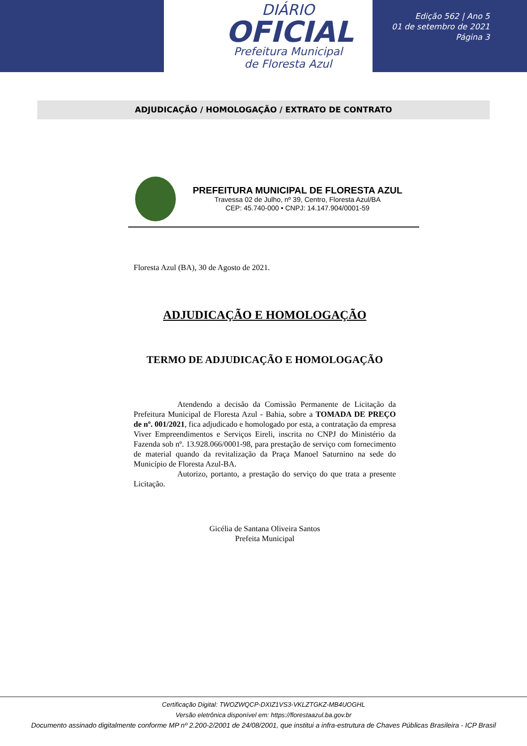DIÁRIO
OFICIAL
Prefeitura Municipal
de Floresta Azul
Edição 562 | Ano 5
01 de setembro de 2021
Página 3
ADJUDICAÇÃO / HOMOLOGAÇÃO / EXTRATO DE CONTRATO
PREFEITURA MUNICIPAL DE FLORESTA AZUL
Travessa 02 de Julho, nº 39, Centro, Floresta Azul/BA
CEP: 45.740-000 • CNPJ: 14.147.904/0001-59
Floresta Azul (BA), 30 de Agosto de 2021.
ADJUDICAÇÃO E HOMOLOGAÇÃO
TERMO DE ADJUDICAÇÃO E HOMOLOGAÇÃO
Atendendo a decisão da Comissão Permanente de Licitação da Prefeitura Municipal de Floresta Azul - Bahia, sobre a TOMADA DE PREÇO de nº. 001/2021, fica adjudicado e homologado por esta, a contratação da empresa Viver Empreendimentos e Serviços Eireli, inscrita no CNPJ do Ministério da Fazenda sob nº. 13.928.066/0001-98, para prestação de serviço com fornecimento de material quando da revitalização da Praça Manoel Saturnino na sede do Município de Floresta Azul-BA.
Autorizo, portanto, a prestação do serviço do que trata a presente Licitação.
Gicélia de Santana Oliveira Santos
Prefeita Municipal
Certificação Digital: TWOZWQCP-DXIZ1VS3-VKLZTGKZ-MB4UOGHL
Versão eletrônica disponível em: https://florestaazul.ba.gov.br
Documento assinado digitalmente conforme MP nº 2.200-2/2001 de 24/08/2001, que institui a infra-estrutura de Chaves Públicas Brasileira - ICP Brasil